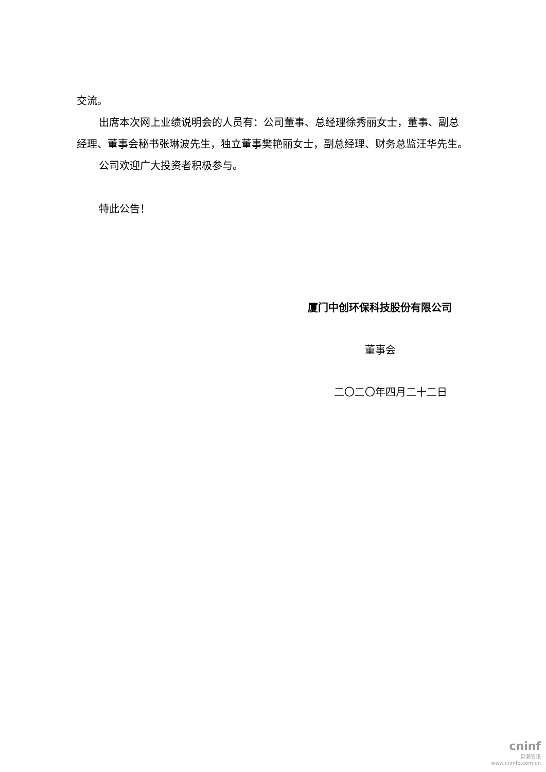交流。
出席本次网上业绩说明会的人员有：公司董事、总经理徐秀丽女士，董事、副总经理、董事会秘书张琳波先生，独立董事樊艳丽女士，副总经理、财务总监汪华先生。
公司欢迎广大投资者积极参与。
特此公告！
厦门中创环保科技股份有限公司
董事会
二〇二〇年四月二十二日
cninf
巨潮资讯
www.cninfo.com.cn